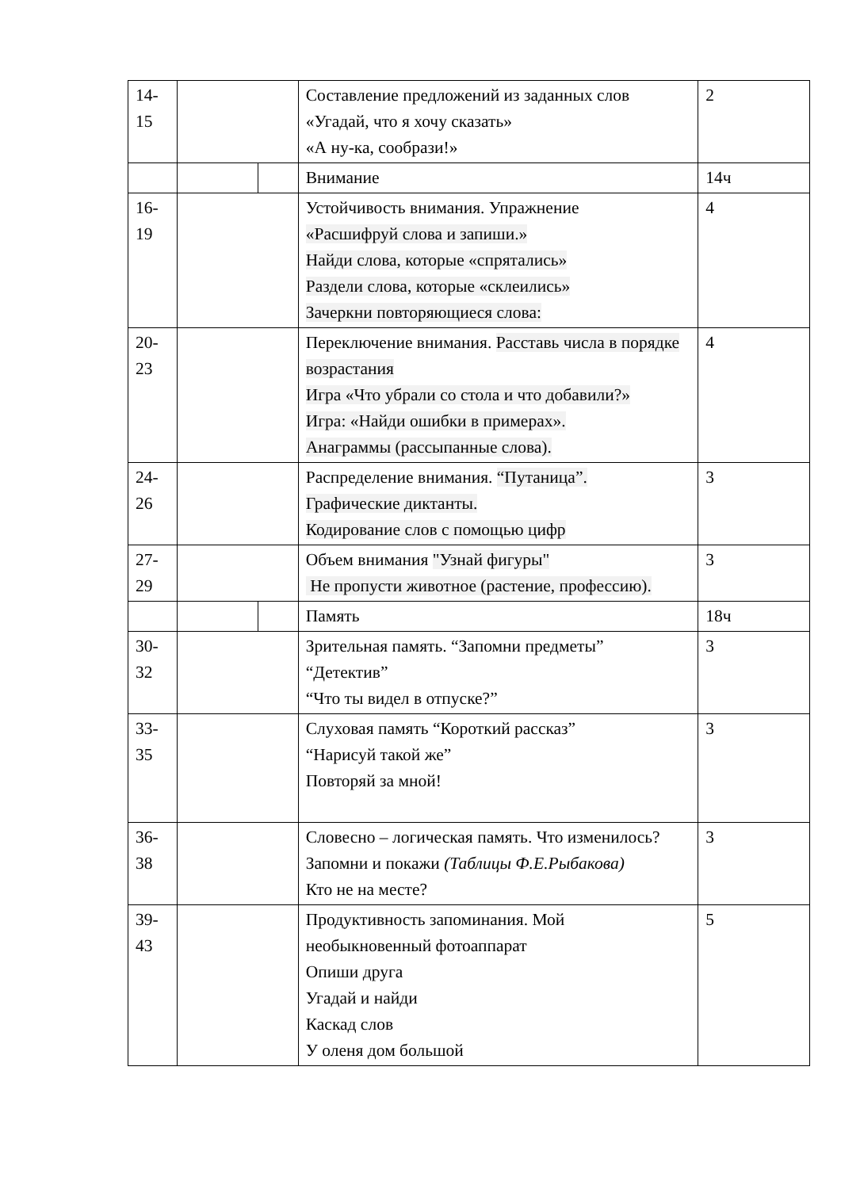| 14- 15 | | | Составление предложений из заданных слов «Угадай, что я хочу сказать» «А ну-ка, сообрази!» | 2 |
| | | | Внимание | 14ч |
| 16- 19 | | | Устойчивость внимания. Упражнение «Расшифруй слова и запиши.» Найди слова, которые «спрятались» Раздели слова, которые «склеились» Зачеркни повторяющиеся слова: | 4 |
| 20- 23 | | | Переключение внимания. Расставь числа в порядке возрастания Игра «Что убрали со стола и что добавили?» Игра: «Найди ошибки в примерах». Анаграммы (рассыпанные слова). | 4 |
| 24- 26 | | | Распределение внимания. “Путаница”. Графические диктанты. Кодирование слов с помощью цифр | 3 |
| 27- 29 | | | Объем внимания "Узнай фигуры" Не пропусти животное (растение, профессию). | 3 |
| | | | Память | 18ч |
| 30- 32 | | | Зрительная память. “Запомни предметы” “Детектив” “Что ты видел в отпуске?” | 3 |
| 33- 35 | | | Слуховая память “Короткий рассказ” “Нарисуй такой же” Повторяй за мной! | 3 |
| 36- 38 | | | Словесно – логическая память. Что изменилось? Запомни и покажи (Таблицы Ф.Е.Рыбакова) Кто не на месте? | 3 |
| 39- 43 | | | Продуктивность запоминания. Мой необыкновенный фотоаппарат Опиши друга Угадай и найди Каскад слов У оленя дом большой | 5 |